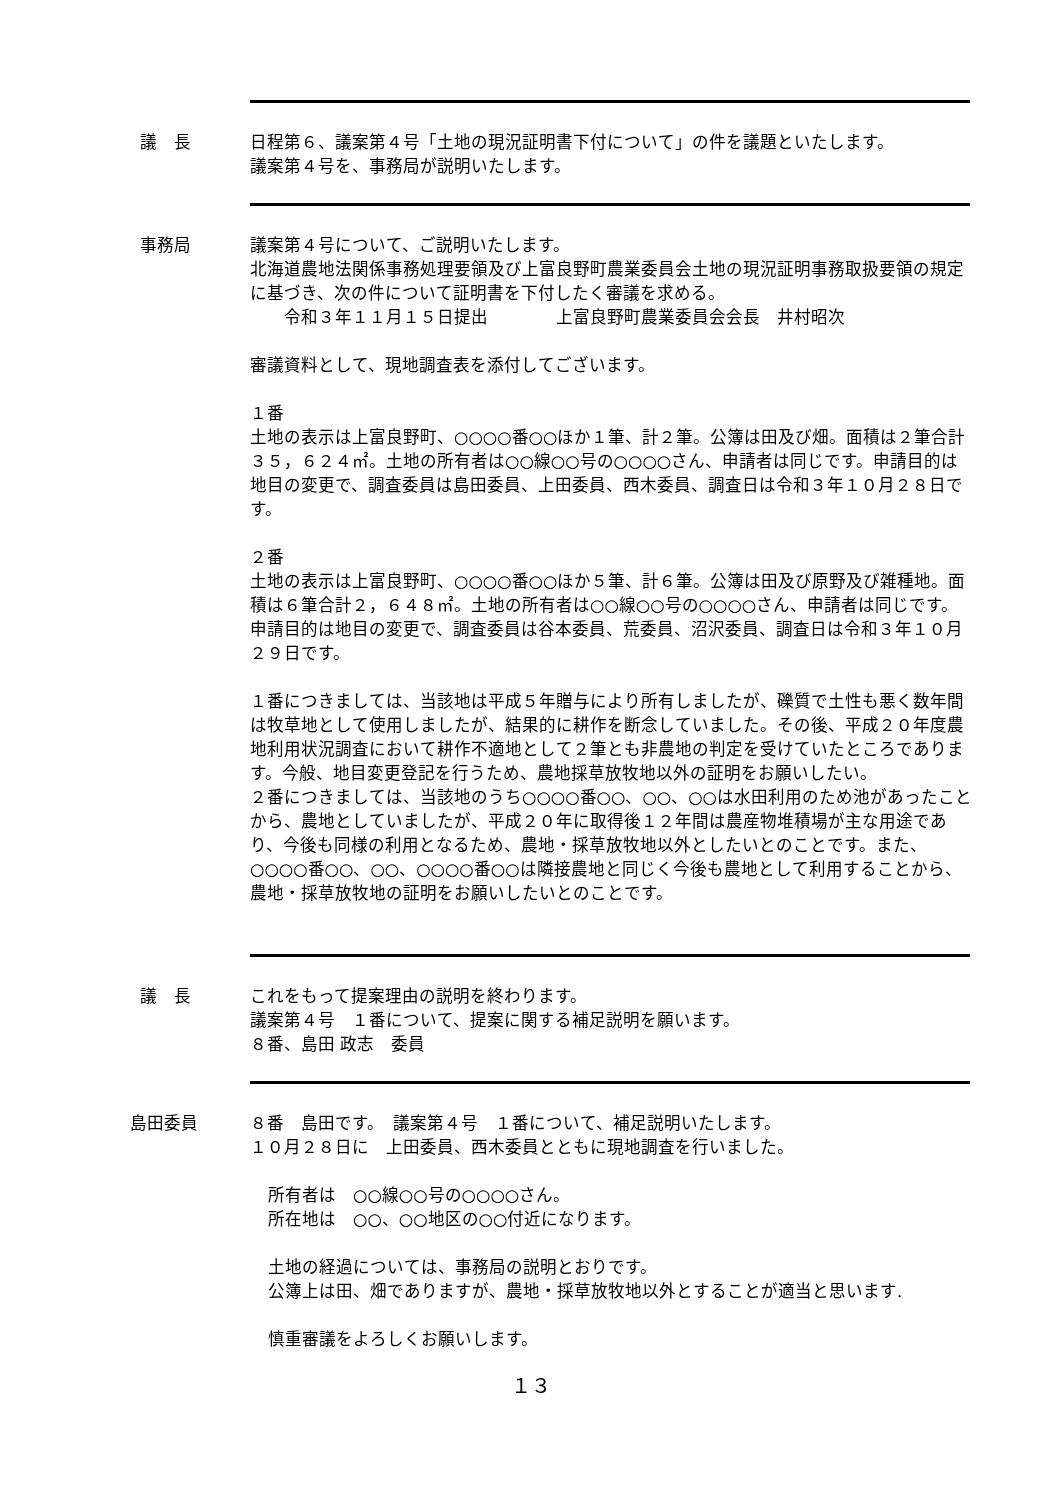議　長 日程第６、議案第４号「土地の現況証明書下付について」の件を議題といたします。
議案第４号を、事務局が説明いたします。
事務局 議案第４号について、ご説明いたします。
北海道農地法関係事務処理要領及び上富良野町農業委員会土地の現況証明事務取扱要領の規定に基づき、次の件について証明書を下付したく審議を求める。
　　令和３年１１月１５日提出　　　　上富良野町農業委員会会長　井村昭次
審議資料として、現地調査表を添付してございます。
１番
土地の表示は上富良野町、○○○○番○○ほか１筆、計２筆。公簿は田及び畑。面積は２筆合計３５，６２４㎡。土地の所有者は○○線○○号の○○○○さん、申請者は同じです。申請目的は地目の変更で、調査委員は島田委員、上田委員、西木委員、調査日は令和３年１０月２８日です。
２番
土地の表示は上富良野町、○○○○番○○ほか５筆、計６筆。公簿は田及び原野及び雑種地。面積は６筆合計２，６４８㎡。土地の所有者は○○線○○号の○○○○さん、申請者は同じです。申請目的は地目の変更で、調査委員は谷本委員、荒委員、沼沢委員、調査日は令和３年１０月２９日です。
１番につきましては、当該地は平成５年贈与により所有しましたが、礫質で土性も悪く数年間は牧草地として使用しましたが、結果的に耕作を断念していました。その後、平成２０年度農地利用状況調査において耕作不適地として２筆とも非農地の判定を受けていたところであります。今般、地目変更登記を行うため、農地採草放牧地以外の証明をお願いしたい。
２番につきましては、当該地のうち○○○○番○○、○○、○○は水田利用のため池があったことから、農地としていましたが、平成２０年に取得後１２年間は農産物堆積場が主な用途であり、今後も同様の利用となるため、農地・採草放牧地以外としたいとのことです。また、○○○○番○○、○○、○○○○番○○は隣接農地と同じく今後も農地として利用することから、農地・採草放牧地の証明をお願いしたいとのことです。
議　長 これをもって提案理由の説明を終わります。
議案第４号　１番について、提案に関する補足説明を願います。
８番、島田 政志　委員
島田委員 ８番　島田です。　議案第４号　１番について、補足説明いたします。
１０月２８日に　上田委員、西木委員とともに現地調査を行いました。
所有者は　○○線○○号の○○○○さん。
所在地は　○○、○○地区の○○付近になります。
土地の経過については、事務局の説明とおりです。
公簿上は田、畑でありますが、農地・採草放牧地以外とすることが適当と思います.
慎重審議をよろしくお願いします。
１３